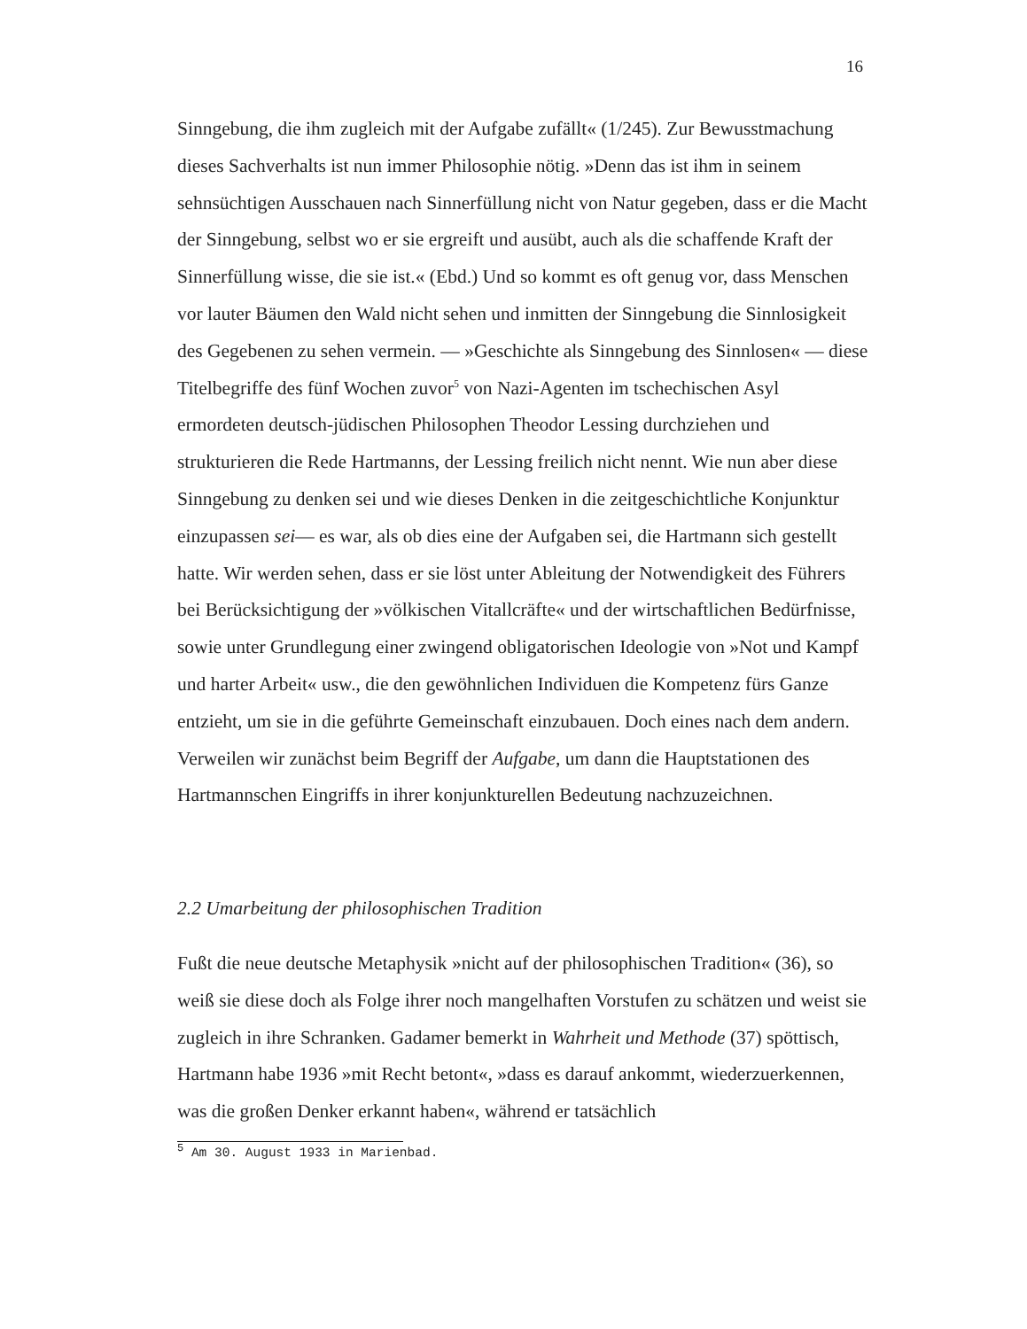16
Sinngebung, die ihm zugleich mit der Aufgabe zufällt« (1/245). Zur Bewusstmachung dieses Sachverhalts ist nun immer Philosophie nötig. »Denn das ist ihm in seinem sehnsüchtigen Ausschauen nach Sinnerfüllung nicht von Natur gegeben, dass er die Macht der Sinngebung, selbst wo er sie ergreift und ausübt, auch als die schaffende Kraft der Sinnerfüllung wisse, die sie ist.« (Ebd.) Und so kommt es oft genug vor, dass Menschen vor lauter Bäumen den Wald nicht sehen und inmitten der Sinngebung die Sinnlosigkeit des Gegebenen zu sehen vermein. — »Geschichte als Sinngebung des Sinnlosen« — diese Titelbegriffe des fünf Wochen zuvor<sup>5</sup> von Nazi-Agenten im tschechischen Asyl ermordeten deutsch-jüdischen Philosophen Theodor Lessing durchziehen und strukturieren die Rede Hartmanns, der Lessing freilich nicht nennt. Wie nun aber diese Sinngebung zu denken sei und wie dieses Denken in die zeitgeschichtliche Konjunktur einzupassen sei— es war, als ob dies eine der Aufgaben sei, die Hartmann sich gestellt hatte. Wir werden sehen, dass er sie löst unter Ableitung der Notwendigkeit des Führers bei Berücksichtigung der »völkischen Vitallcräfte« und der wirtschaftlichen Bedürfnisse, sowie unter Grundlegung einer zwingend obligatorischen Ideologie von »Not und Kampf und harter Arbeit« usw., die den gewöhnlichen Individuen die Kompetenz fürs Ganze entzieht, um sie in die geführte Gemeinschaft einzubauen. Doch eines nach dem andern. Verweilen wir zunächst beim Begriff der Aufgabe, um dann die Hauptstationen des Hartmannschen Eingriffs in ihrer konjunkturellen Bedeutung nachzuzeichnen.
2.2 Umarbeitung der philosophischen Tradition
Fußt die neue deutsche Metaphysik »nicht auf der philosophischen Tradition« (36), so weiß sie diese doch als Folge ihrer noch mangelhaften Vorstufen zu schätzen und weist sie zugleich in ihre Schranken. Gadamer bemerkt in Wahrheit und Methode (37) spöttisch, Hartmann habe 1936 »mit Recht betont«, »dass es darauf ankommt, wiederzuerkennen, was die großen Denker erkannt haben«, während er tatsächlich
<sup>5</sup> Am 30. August 1933 in Marienbad.